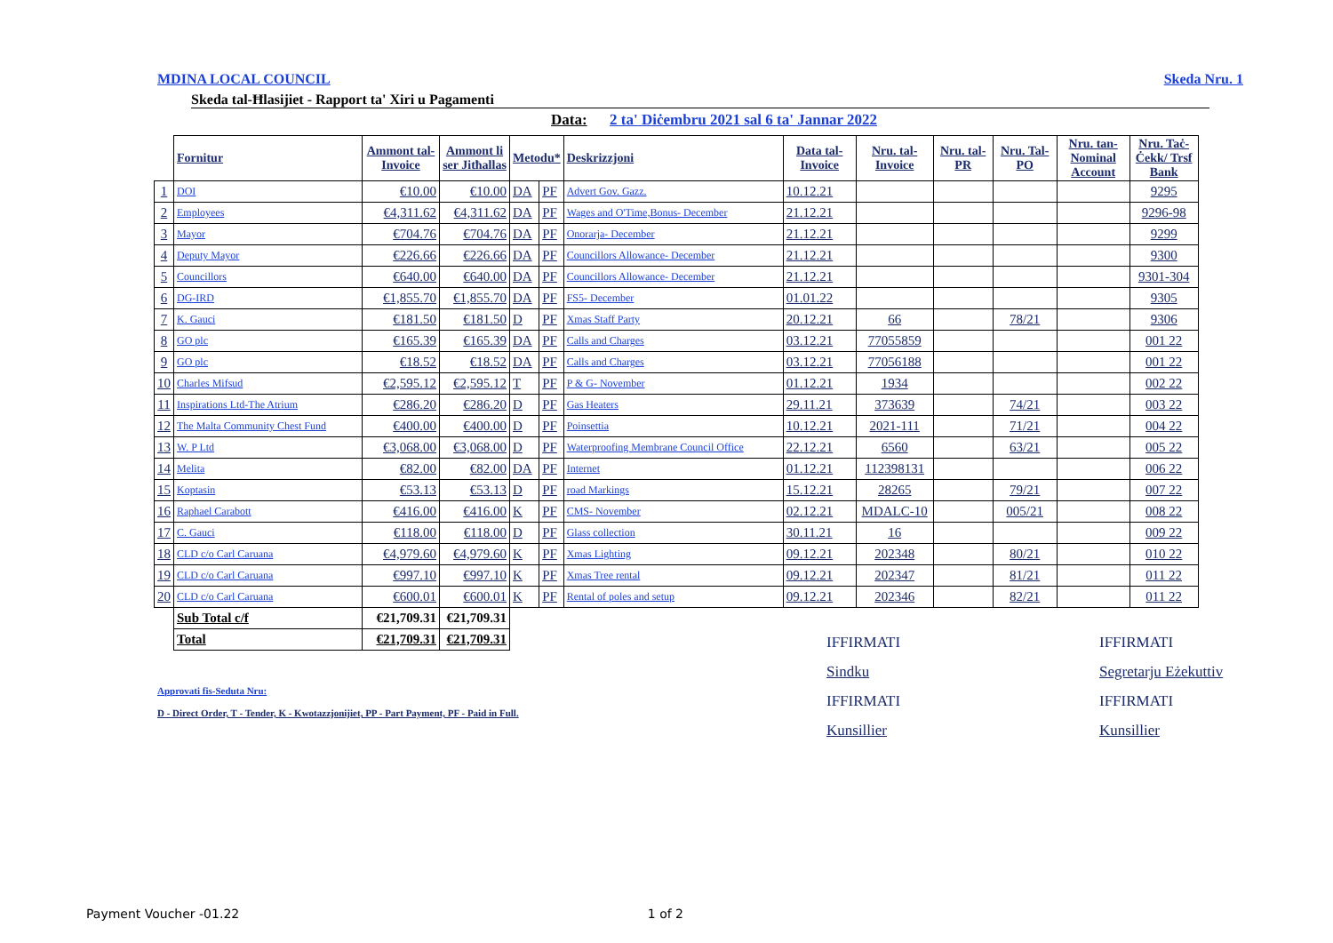MDINA LOCAL COUNCIL Skeda Nru. 1
Skeda tal-Ħlasijiet - Rapport ta' Xiri u Pagamenti
Data: 2 ta' Diċembru 2021 sal 6 ta' Jannar 2022
| | Fornitur | Ammont tal-Invoice | Ammont li ser Jitħallas | Metodu* | | Deskrizzjoni | Data tal-Invoice | Nru. tal-Invoice | Nru. tal-PR | Nru. Tal-PO | Nru. tan-Nominal Account | Nru. Taċ-Ċekk/ Trsf Bank |
| --- | --- | --- | --- | --- | --- | --- | --- | --- | --- | --- | --- | --- |
| 1 | DOI | €10.00 | €10.00 | DA | PF | Advert Gov. Gazz. | 10.12.21 | | | | | 9295 |
| 2 | Employees | €4,311.62 | €4,311.62 | DA | PF | Wages and O'Time,Bonus- December | 21.12.21 | | | | | 9296-98 |
| 3 | Mayor | €704.76 | €704.76 | DA | PF | Onorarja- December | 21.12.21 | | | | | 9299 |
| 4 | Deputy Mayor | €226.66 | €226.66 | DA | PF | Councillors Allowance- December | 21.12.21 | | | | | 9300 |
| 5 | Councillors | €640.00 | €640.00 | DA | PF | Councillors Allowance- December | 21.12.21 | | | | | 9301-304 |
| 6 | DG-IRD | €1,855.70 | €1,855.70 | DA | PF | FS5- December | 01.01.22 | | | | | 9305 |
| 7 | K. Gauci | €181.50 | €181.50 | D | PF | Xmas Staff Party | 20.12.21 | 66 | | 78/21 | | 9306 |
| 8 | GO plc | €165.39 | €165.39 | DA | PF | Calls and Charges | 03.12.21 | 77055859 | | | | 001 22 |
| 9 | GO plc | €18.52 | €18.52 | DA | PF | Calls and Charges | 03.12.21 | 77056188 | | | | 001 22 |
| 10 | Charles Mifsud | €2,595.12 | €2,595.12 | T | PF | P & G- November | 01.12.21 | 1934 | | | | 002 22 |
| 11 | Inspirations Ltd-The Atrium | €286.20 | €286.20 | D | PF | Gas Heaters | 29.11.21 | 373639 | | 74/21 | | 003 22 |
| 12 | The Malta Community Chest Fund | €400.00 | €400.00 | D | PF | Poinsettia | 10.12.21 | 2021-111 | | 71/21 | | 004 22 |
| 13 | W. P Ltd | €3,068.00 | €3,068.00 | D | PF | Waterproofing Membrane Council Office | 22.12.21 | 6560 | | 63/21 | | 005 22 |
| 14 | Melita | €82.00 | €82.00 | DA | PF | Internet | 01.12.21 | 112398131 | | | | 006 22 |
| 15 | Koptasin | €53.13 | €53.13 | D | PF | road Markings | 15.12.21 | 28265 | | 79/21 | | 007 22 |
| 16 | Raphael Carabott | €416.00 | €416.00 | K | PF | CMS- November | 02.12.21 | MDALC-10 | | 005/21 | | 008 22 |
| 17 | C. Gauci | €118.00 | €118.00 | D | PF | Glass collection | 30.11.21 | 16 | | | | 009 22 |
| 18 | CLD c/o Carl Caruana | €4,979.60 | €4,979.60 | K | PF | Xmas Lighting | 09.12.21 | 202348 | | 80/21 | | 010 22 |
| 19 | CLD c/o Carl Caruana | €997.10 | €997.10 | K | PF | Xmas Tree rental | 09.12.21 | 202347 | | 81/21 | | 011 22 |
| 20 | CLD c/o Carl Caruana | €600.01 | €600.01 | K | PF | Rental of poles and setup | 09.12.21 | 202346 | | 82/21 | | 011 22 |
| | Sub Total c/f | €21,709.31 | €21,709.31 | | | | | | | | | |
| | Total | €21,709.31 | €21,709.31 | | | | | | | | | |
IFFIRMATI
Sindku
IFFIRMATI
Kunsillier
IFFIRMATI
Segretarju Eżekuttiv
IFFIRMATI
Kunsillier
Approvati fis-Seduta Nru:
D - Direct Order, T - Tender, K - Kwotazzjonijiet, PP - Part Payment, PF - Paid in Full.
Payment Voucher -01.22 1 of 2